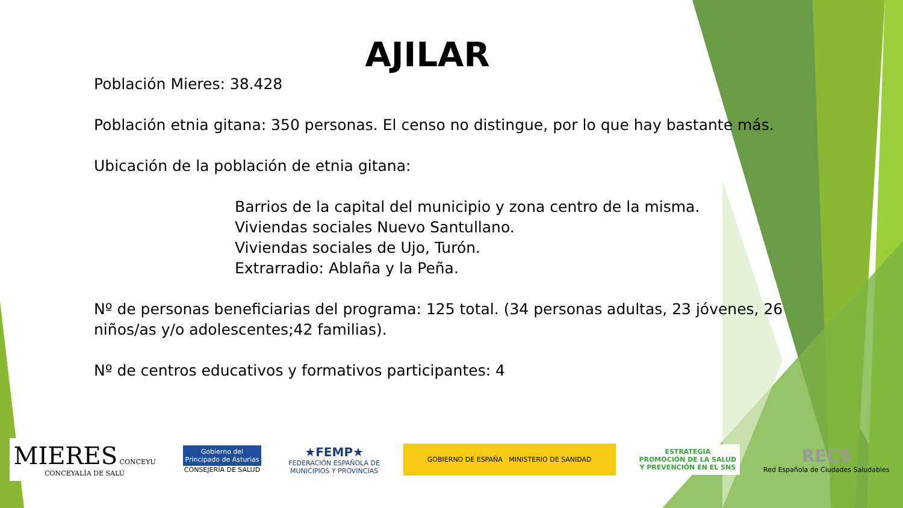AJILAR
Población Mieres: 38.428
Población etnia gitana: 350 personas. El censo no distingue, por lo que hay bastante más.
Ubicación de la población de etnia gitana:
Barrios de la capital del municipio y zona centro de la misma.
Viviendas sociales Nuevo Santullano.
Viviendas sociales de Ujo, Turón.
Extrarradio: Ablaña y la Peña.
Nº de personas beneficiarias del programa: 125 total. (34 personas adultas, 23 jóvenes, 26 niños/as y/o adolescentes;42 familias).
Nº de centros educativos y formativos participantes: 4
MIERES CONCEYU
CONCEYALÍA DE SALÚ
Gobierno del
Principado de Asturias
CONSEJERÍA DE SALUD
★FEMP★
FEDERACIÓN ESPAÑOLA DE
MUNICIPIOS Y PROVINCIAS
GOBIERNO DE ESPAÑA MINISTERIO DE SANIDAD
ESTRATEGIA
PROMOCIÓN DE LA SALUD
Y PREVENCIÓN EN EL SNS
RECS
Red Española de Ciudades Saludables